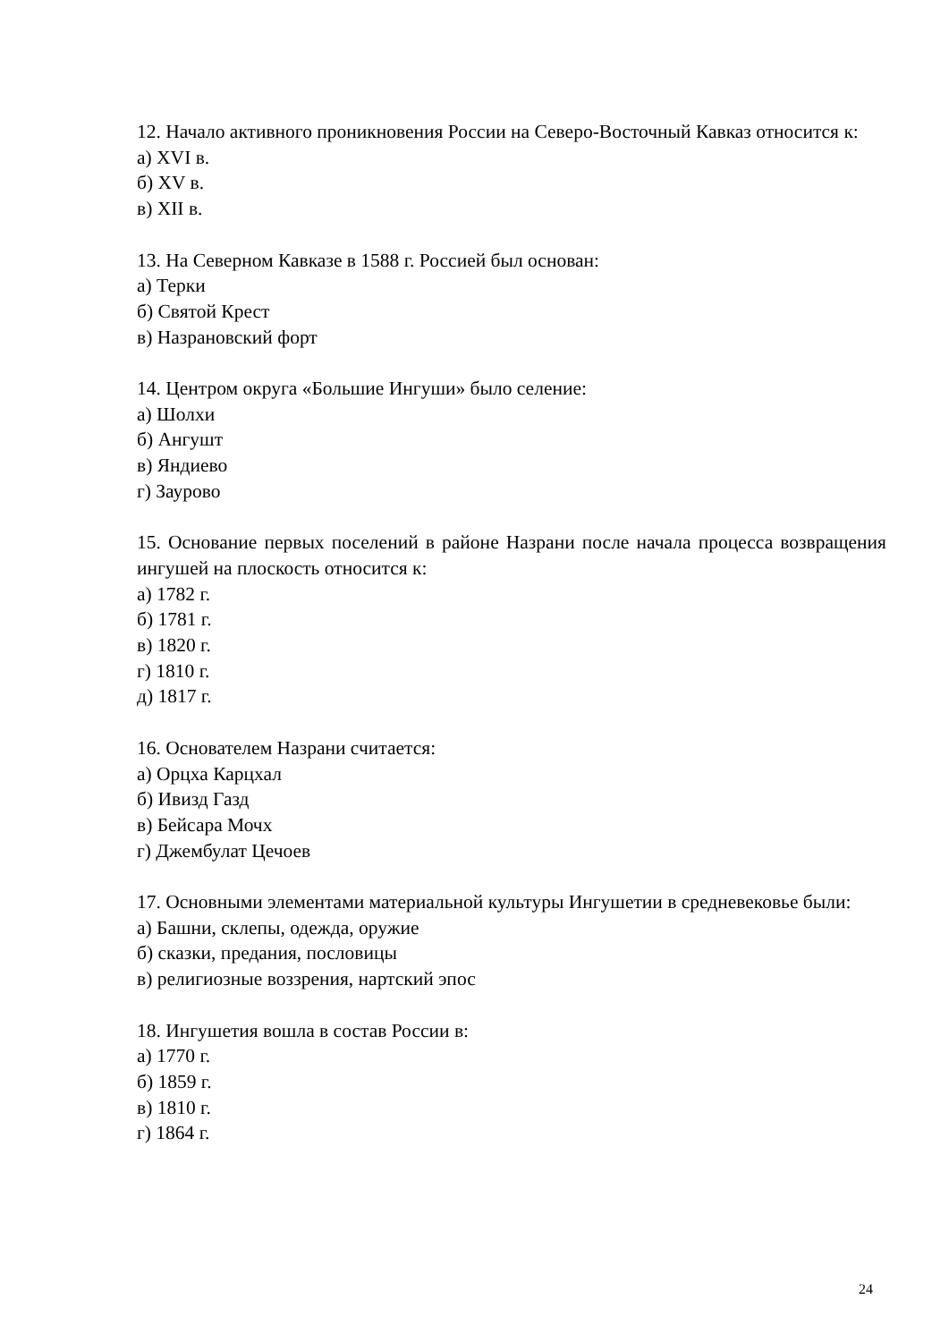12. Начало активного проникновения России на Северо-Восточный Кавказ относится к:
а) XVI в.
б) XV в.
в) XII в.
13. На Северном Кавказе в 1588 г. Россией был основан:
а) Терки
б) Святой Крест
в) Назрановский форт
14. Центром округа «Большие Ингуши» было селение:
а) Шолхи
б) Ангушт
в) Яндиево
г) Заурово
15. Основание первых поселений в районе Назрани после начала процесса возвращения ингушей на плоскость относится к:
а) 1782 г.
б) 1781 г.
в) 1820 г.
г) 1810 г.
д) 1817 г.
16. Основателем Назрани считается:
а) Орцха Карцхал
б) Ивизд Газд
в) Бейсара Мочх
г) Джембулат Цечоев
17. Основными элементами материальной культуры Ингушетии в средневековье были:
а) Башни, склепы, одежда, оружие
б) сказки, предания, пословицы
в) религиозные воззрения, нартский эпос
18. Ингушетия вошла в состав России в:
а) 1770 г.
б) 1859 г.
в) 1810 г.
г) 1864 г.
24